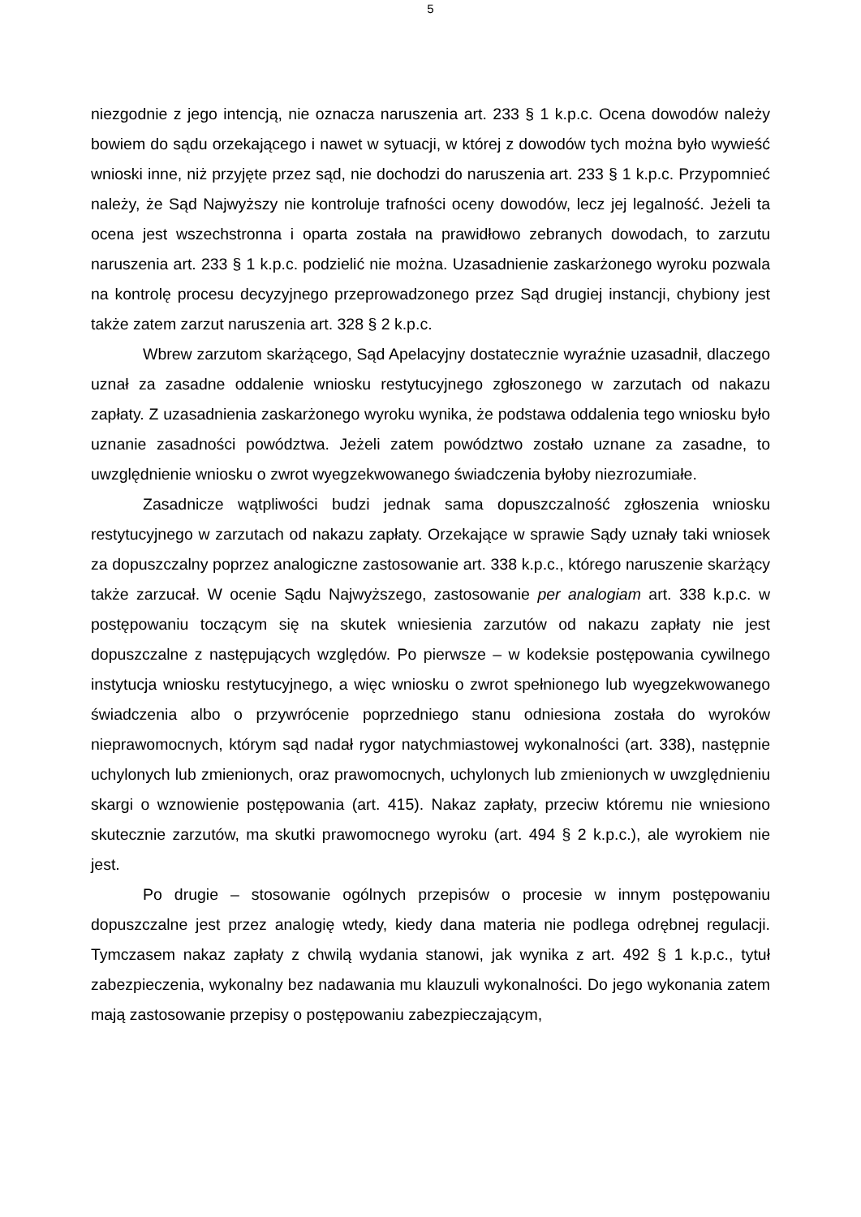5
niezgodnie z jego intencją, nie oznacza naruszenia art. 233 § 1 k.p.c. Ocena dowodów należy bowiem do sądu orzekającego i nawet w sytuacji, w której z dowodów tych można było wywieść wnioski inne, niż przyjęte przez sąd, nie dochodzi do naruszenia art. 233 § 1 k.p.c. Przypomnieć należy, że Sąd Najwyższy nie kontroluje trafności oceny dowodów, lecz jej legalność. Jeżeli ta ocena jest wszechstronna i oparta została na prawidłowo zebranych dowodach, to zarzutu naruszenia art. 233 § 1 k.p.c. podzielić nie można. Uzasadnienie zaskarżonego wyroku pozwala na kontrolę procesu decyzyjnego przeprowadzonego przez Sąd drugiej instancji, chybiony jest także zatem zarzut naruszenia art. 328 § 2 k.p.c.
Wbrew zarzutom skarżącego, Sąd Apelacyjny dostatecznie wyraźnie uzasadnił, dlaczego uznał za zasadne oddalenie wniosku restytucyjnego zgłoszonego w zarzutach od nakazu zapłaty. Z uzasadnienia zaskarżonego wyroku wynika, że podstawa oddalenia tego wniosku było uznanie zasadności powództwa. Jeżeli zatem powództwo zostało uznane za zasadne, to uwzględnienie wniosku o zwrot wyegzekwowanego świadczenia byłoby niezrozumiałe.
Zasadnicze wątpliwości budzi jednak sama dopuszczalność zgłoszenia wniosku restytucyjnego w zarzutach od nakazu zapłaty. Orzekające w sprawie Sądy uznały taki wniosek za dopuszczalny poprzez analogiczne zastosowanie art. 338 k.p.c., którego naruszenie skarżący także zarzucał. W ocenie Sądu Najwyższego, zastosowanie per analogiam art. 338 k.p.c. w postępowaniu toczącym się na skutek wniesienia zarzutów od nakazu zapłaty nie jest dopuszczalne z następujących względów. Po pierwsze – w kodeksie postępowania cywilnego instytucja wniosku restytucyjnego, a więc wniosku o zwrot spełnionego lub wyegzekwowanego świadczenia albo o przywrócenie poprzedniego stanu odniesiona została do wyroków nieprawomocnych, którym sąd nadał rygor natychmiastowej wykonalności (art. 338), następnie uchylonych lub zmienionych, oraz prawomocnych, uchylonych lub zmienionych w uwzględnieniu skargi o wznowienie postępowania (art. 415). Nakaz zapłaty, przeciw któremu nie wniesiono skutecznie zarzutów, ma skutki prawomocnego wyroku (art. 494 § 2 k.p.c.), ale wyrokiem nie jest.
Po drugie – stosowanie ogólnych przepisów o procesie w innym postępowaniu dopuszczalne jest przez analogię wtedy, kiedy dana materia nie podlega odrębnej regulacji. Tymczasem nakaz zapłaty z chwilą wydania stanowi, jak wynika z art. 492 § 1 k.p.c., tytuł zabezpieczenia, wykonalny bez nadawania mu klauzuli wykonalności. Do jego wykonania zatem mają zastosowanie przepisy o postępowaniu zabezpieczającym,